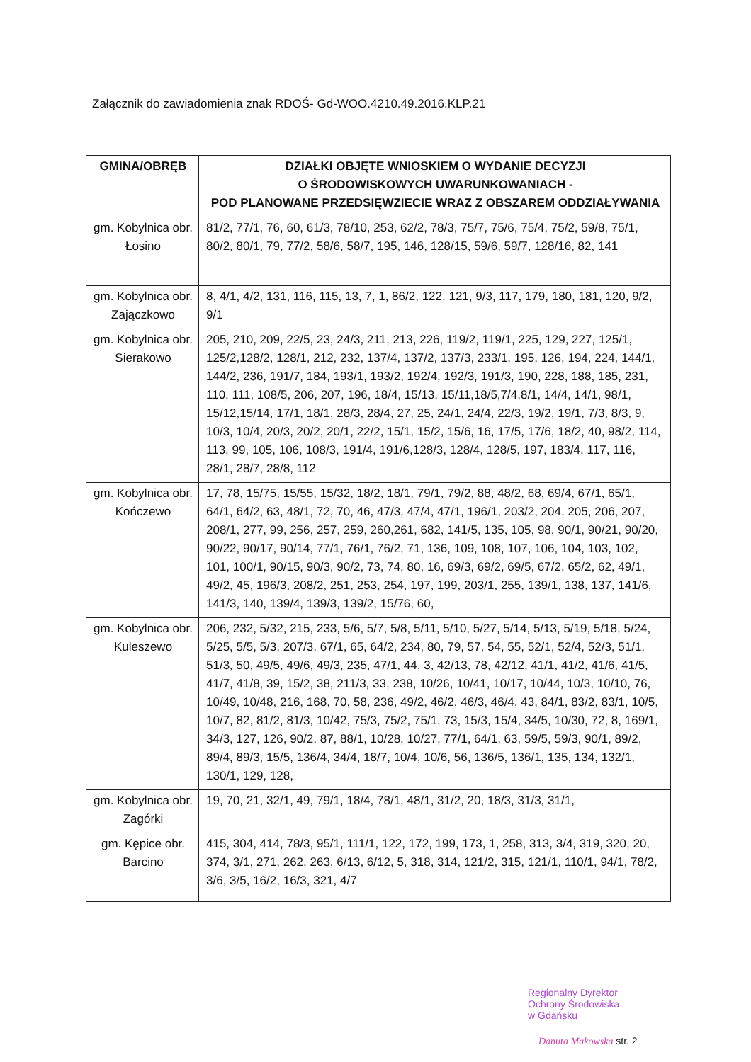Załącznik do zawiadomienia znak RDOŚ- Gd-WOO.4210.49.2016.KLP.21
| GMINA/OBRĘB | DZIAŁKI OBJĘTE WNIOSKIEM O WYDANIE DECYZJI O ŚRODOWISKOWYCH UWARUNKOWANIACH - POD PLANOWANE PRZEDSIĘWZIECIE WRAZ Z OBSZAREM ODDZIAŁYWANIA |
| --- | --- |
| gm. Kobylnica obr. Łosino | 81/2, 77/1, 76, 60, 61/3, 78/10, 253, 62/2, 78/3, 75/7, 75/6, 75/4, 75/2, 59/8, 75/1, 80/2, 80/1, 79, 77/2, 58/6, 58/7, 195, 146, 128/15, 59/6, 59/7, 128/16, 82, 141 |
| gm. Kobylnica obr. Zajączkowo | 8, 4/1, 4/2, 131, 116, 115, 13, 7, 1, 86/2, 122, 121, 9/3, 117, 179, 180, 181, 120, 9/2, 9/1 |
| gm. Kobylnica obr. Sierakowo | 205, 210, 209, 22/5, 23, 24/3, 211, 213, 226, 119/2, 119/1, 225, 129, 227, 125/1, 125/2,128/2, 128/1, 212, 232, 137/4, 137/2, 137/3, 233/1, 195, 126, 194, 224, 144/1, 144/2, 236, 191/7, 184, 193/1, 193/2, 192/4, 192/3, 191/3, 190, 228, 188, 185, 231, 110, 111, 108/5, 206, 207, 196, 18/4, 15/13, 15/11,18/5,7/4,8/1, 14/4, 14/1, 98/1, 15/12,15/14, 17/1, 18/1, 28/3, 28/4, 27, 25, 24/1, 24/4, 22/3, 19/2, 19/1, 7/3, 8/3, 9, 10/3, 10/4, 20/3, 20/2, 20/1, 22/2, 15/1, 15/2, 15/6, 16, 17/5, 17/6, 18/2, 40, 98/2, 114, 113, 99, 105, 106, 108/3, 191/4, 191/6,128/3, 128/4, 128/5, 197, 183/4, 117, 116, 28/1, 28/7, 28/8, 112 |
| gm. Kobylnica obr. Kończewo | 17, 78, 15/75, 15/55, 15/32, 18/2, 18/1, 79/1, 79/2, 88, 48/2, 68, 69/4, 67/1, 65/1, 64/1, 64/2, 63, 48/1, 72, 70, 46, 47/3, 47/4, 47/1, 196/1, 203/2, 204, 205, 206, 207, 208/1, 277, 99, 256, 257, 259, 260,261, 682, 141/5, 135, 105, 98, 90/1, 90/21, 90/20, 90/22, 90/17, 90/14, 77/1, 76/1, 76/2, 71, 136, 109, 108, 107, 106, 104, 103, 102, 101, 100/1, 90/15, 90/3, 90/2, 73, 74, 80, 16, 69/3, 69/2, 69/5, 67/2, 65/2, 62, 49/1, 49/2, 45, 196/3, 208/2, 251, 253, 254, 197, 199, 203/1, 255, 139/1, 138, 137, 141/6, 141/3, 140, 139/4, 139/3, 139/2, 15/76, 60, |
| gm. Kobylnica obr. Kuleszewo | 206, 232, 5/32, 215, 233, 5/6, 5/7, 5/8, 5/11, 5/10, 5/27, 5/14, 5/13, 5/19, 5/18, 5/24, 5/25, 5/5, 5/3, 207/3, 67/1, 65, 64/2, 234, 80, 79, 57, 54, 55, 52/1, 52/4, 52/3, 51/1, 51/3, 50, 49/5, 49/6, 49/3, 235, 47/1, 44, 3, 42/13, 78, 42/12, 41/1, 41/2, 41/6, 41/5, 41/7, 41/8, 39, 15/2, 38, 211/3, 33, 238, 10/26, 10/41, 10/17, 10/44, 10/3, 10/10, 76, 10/49, 10/48, 216, 168, 70, 58, 236, 49/2, 46/2, 46/3, 46/4, 43, 84/1, 83/2, 83/1, 10/5, 10/7, 82, 81/2, 81/3, 10/42, 75/3, 75/2, 75/1, 73, 15/3, 15/4, 34/5, 10/30, 72, 8, 169/1, 34/3, 127, 126, 90/2, 87, 88/1, 10/28, 10/27, 77/1, 64/1, 63, 59/5, 59/3, 90/1, 89/2, 89/4, 89/3, 15/5, 136/4, 34/4, 18/7, 10/4, 10/6, 56, 136/5, 136/1, 135, 134, 132/1, 130/1, 129, 128, |
| gm. Kobylnica obr. Zagórki | 19, 70, 21, 32/1, 49, 79/1, 18/4, 78/1, 48/1, 31/2, 20, 18/3, 31/3, 31/1, |
| gm. Kępice obr. Barcino | 415, 304, 414, 78/3, 95/1, 111/1, 122, 172, 199, 173, 1, 258, 313, 3/4, 319, 320, 20, 374, 3/1, 271, 262, 263, 6/13, 6/12, 5, 318, 314, 121/2, 315, 121/1, 110/1, 94/1, 78/2, 3/6, 3/5, 16/2, 16/3, 321, 4/7 |
Regionalny Dyrektor
Ochrony Środowiska
w Gdańsku
Danuta Makowska str. 2